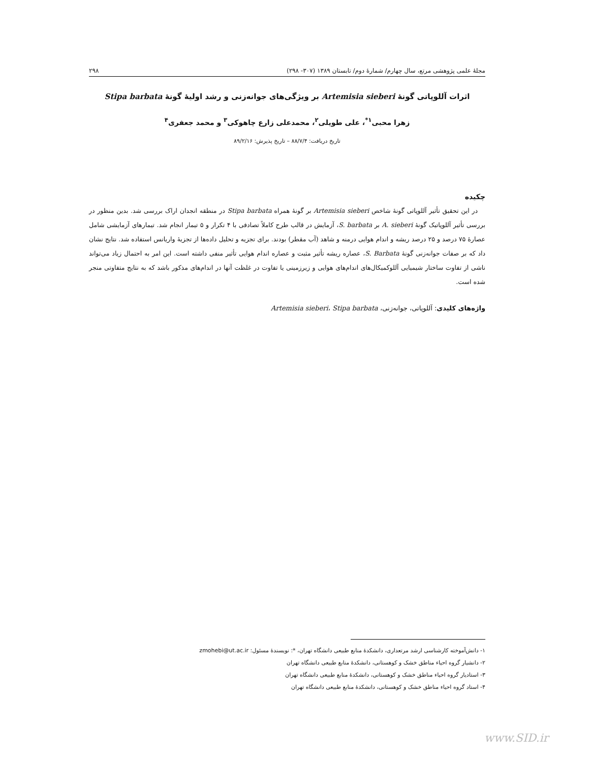مجلهٔ علمی پژوهشی مرتع، سال چهارم/ شمارهٔ دوم/ تابستان ۱۳۸۹ (۳۰۷- ۲۹۸) ۲۹۸
اثرات آللوپاتی گونهٔ Artemisia sieberi بر ویژگی‌های جوانه‌زنی و رشد اولیهٔ گونهٔ Stipa barbata
زهرا محبی<sup>۱*</sup>، علی طویلی<sup>۲</sup>، محمدعلی زارع چاهوکی<sup>۳</sup> و محمد جعفری<sup>۴</sup>
تاریخ دریافت: ۸۸/۷/۴ – تاریخ پذیرش: ۸۹/۲/۱۶
چکیده
در این تحقیق تأثیر آللوپاتی گونهٔ شاخص Artemisia sieberi بر گونهٔ همراه Stipa barbata در منطقه انجدان اراک بررسی شد. بدین منظور در بررسی تأثیر آللوپاتیک گونهٔ A. sieberi بر S. barbata، آزمایش در قالب طرح کاملاً تصادفی با ۴ تکرار و ۵ تیمار انجام شد. تیمارهای آزمایشی شامل عصارهٔ ۷۵ درصد و ۲۵ درصد ریشه و اندام هوایی درمنه و شاهد (آب مقطر) بودند. برای تجزیه و تحلیل داده‌ها از تجزیهٔ واریانس استفاده شد. نتایج نشان داد که بر صفات جوانه‌زنی گونهٔ S. Barbata، عصاره ریشه تأثیر مثبت و عصاره اندام هوایی تأثیر منفی داشته است. این امر به احتمال زیاد می‌تواند ناشی از تفاوت ساختار شیمیایی آللوکمیکال‌های اندام‌های هوایی و زیرزمینی یا تفاوت در غلظت آنها در اندام‌های مذکور باشد که به نتایج متفاوتی منجر شده است.
واژه‌های کلیدی: آللوپاتی، جوانه‌زنی، Artemisia sieberi، Stipa barbata
۱- دانش‌آموخته کارشناسی ارشد مرتعداری، دانشکدهٔ منابع طبیعی دانشگاه تهران، *: نویسندهٔ مسئول: zmohebi@ut.ac.ir
۲- دانشیار گروه احیاء مناطق خشک و کوهستانی، دانشکدهٔ منابع طبیعی دانشگاه تهران
۳- استادیار گروه احیاء مناطق خشک و کوهستانی، دانشکدهٔ منابع طبیعی دانشگاه تهران
۴- استاد گروه احیاء مناطق خشک و کوهستانی، دانشکدهٔ منابع طبیعی دانشگاه تهران
www.SID.ir